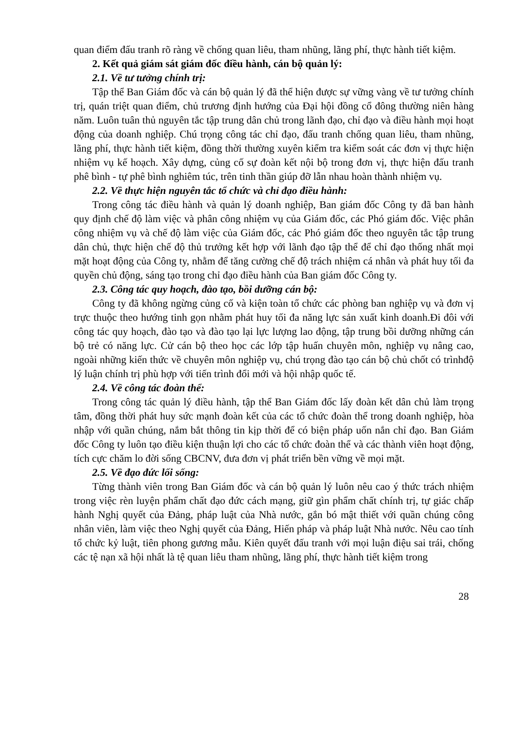quan điểm đấu tranh rõ ràng về chống quan liêu, tham nhũng, lãng phí, thực hành tiết kiệm.
2. Kết quả giám sát giám đốc điều hành, cán bộ quản lý:
2.1. Về tư tưởng chính trị:
Tập thể Ban Giám đốc và cán bộ quản lý đã thể hiện được sự vững vàng về tư tưởng chính trị, quán triệt quan điểm, chủ trương định hướng của Đại hội đồng cổ đông thường niên hàng năm. Luôn tuân thủ nguyên tắc tập trung dân chủ trong lãnh đạo, chỉ đạo và điều hành mọi hoạt động của doanh nghiệp. Chú trọng công tác chỉ đạo, đấu tranh chống quan liêu, tham nhũng, lãng phí, thực hành tiết kiệm, đồng thời thường xuyên kiểm tra kiểm soát các đơn vị thực hiện nhiệm vụ kế hoạch. Xây dựng, củng cố sự đoàn kết nội bộ trong đơn vị, thực hiện đấu tranh phê bình - tự phê bình nghiêm túc, trên tinh thần giúp đỡ lẫn nhau hoàn thành nhiệm vụ.
2.2. Về thực hiện nguyên tắc tổ chức và chỉ đạo điều hành:
Trong công tác điều hành và quản lý doanh nghiệp, Ban giám đốc Công ty đã ban hành quy định chế độ làm việc và phân công nhiệm vụ của Giám đốc, các Phó giám đốc. Việc phân công nhiệm vụ và chế độ làm việc của Giám đốc, các Phó giám đốc theo nguyên tắc tập trung dân chủ, thực hiện chế độ thủ trưởng kết hợp với lãnh đạo tập thể để chỉ đạo thống nhất mọi mặt hoạt động của Công ty, nhằm để tăng cường chế độ trách nhiệm cá nhân và phát huy tối đa quyền chủ động, sáng tạo trong chỉ đạo điều hành của Ban giám đốc Công ty.
2.3. Công tác quy hoạch, đào tạo, bồi dưỡng cán bộ:
Công ty đã không ngừng củng cố và kiện toàn tổ chức các phòng ban nghiệp vụ và đơn vị trực thuộc theo hướng tinh gọn nhằm phát huy tối đa năng lực sản xuất kinh doanh.Đi đôi với công tác quy hoạch, đào tạo và đào tạo lại lực lượng lao động, tập trung bồi dưỡng những cán bộ trẻ có năng lực. Cử cán bộ theo học các lớp tập huấn chuyên môn, nghiệp vụ nâng cao, ngoài những kiến thức về chuyên môn nghiệp vụ, chú trọng đào tạo cán bộ chủ chốt có trìnhđộ lý luận chính trị phù hợp với tiến trình đổi mới và hội nhập quốc tế.
2.4. Về công tác đoàn thể:
Trong công tác quản lý điều hành, tập thể Ban Giám đốc lấy đoàn kết dân chủ làm trọng tâm, đồng thời phát huy sức mạnh đoàn kết của các tổ chức đoàn thể trong doanh nghiệp, hòa nhập với quần chúng, nắm bắt thông tin kịp thời để có biện pháp uốn nắn chỉ đạo. Ban Giám đốc Công ty luôn tạo điều kiện thuận lợi cho các tổ chức đoàn thể và các thành viên hoạt động, tích cực chăm lo đời sống CBCNV, đưa đơn vị phát triển bền vững về mọi mặt.
2.5. Về đạo đức lối sống:
Từng thành viên trong Ban Giám đốc và cán bộ quản lý luôn nêu cao ý thức trách nhiệm trong việc rèn luyện phẩm chất đạo đức cách mạng, giữ gìn phẩm chất chính trị, tự giác chấp hành Nghị quyết của Đảng, pháp luật của Nhà nước, gắn bó mật thiết với quần chúng công nhân viên, làm việc theo Nghị quyết của Đảng, Hiến pháp và pháp luật Nhà nước. Nêu cao tính tổ chức kỷ luật, tiên phong gương mẫu. Kiên quyết đấu tranh với mọi luận điệu sai trái, chống các tệ nạn xã hội nhất là tệ quan liêu tham nhũng, lãng phí, thực hành tiết kiệm trong
28